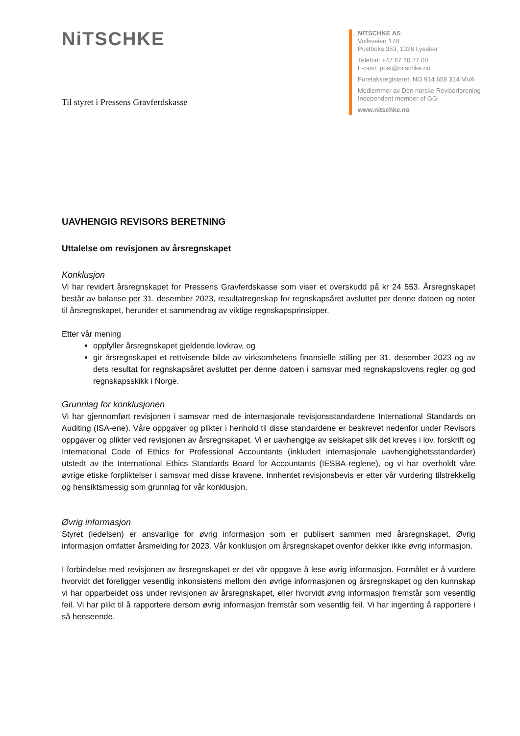NiTSCHKE
NITSCHKE AS
Vollsveien 17B
Postboks 353, 1326 Lysaker
Telefon: +47 67 10 77 00
E-post: post@nitschke.no
Foretaksregisteret: NO 914 658 314 MVA
Medlemmer av Den norske Revisorforening
Independent member of GGI
www.nitschke.no
Til styret i Pressens Gravferdskasse
UAVHENGIG REVISORS BERETNING
Uttalelse om revisjonen av årsregnskapet
Konklusjon
Vi har revidert årsregnskapet for Pressens Gravferdskasse som viser et overskudd på kr 24 553. Årsregnskapet består av balanse per 31. desember 2023, resultatregnskap for regnskapsåret avsluttet per denne datoen og noter til årsregnskapet, herunder et sammendrag av viktige regnskapsprinsipper.
Etter vår mening
oppfyller årsregnskapet gjeldende lovkrav, og
gir årsregnskapet et rettvisende bilde av virksomhetens finansielle stilling per 31. desember 2023 og av dets resultat for regnskapsåret avsluttet per denne datoen i samsvar med regnskapslovens regler og god regnskapsskikk i Norge.
Grunnlag for konklusjonen
Vi har gjennomført revisjonen i samsvar med de internasjonale revisjonsstandardene International Standards on Auditing (ISA-ene). Våre oppgaver og plikter i henhold til disse standardene er beskrevet nedenfor under Revisors oppgaver og plikter ved revisjonen av årsregnskapet. Vi er uavhengige av selskapet slik det kreves i lov, forskrift og International Code of Ethics for Professional Accountants (inkludert internasjonale uavhengighetsstandarder) utstedt av the International Ethics Standards Board for Accountants (IESBA-reglene), og vi har overholdt våre øvrige etiske forpliktelser i samsvar med disse kravene. Innhentet revisjonsbevis er etter vår vurdering tilstrekkelig og hensiktsmessig som grunnlag for vår konklusjon.
Øvrig informasjon
Styret (ledelsen) er ansvarlige for øvrig informasjon som er publisert sammen med årsregnskapet. Øvrig informasjon omfatter årsmelding for 2023. Vår konklusjon om årsregnskapet ovenfor dekker ikke øvrig informasjon.
I forbindelse med revisjonen av årsregnskapet er det vår oppgave å lese øvrig informasjon. Formålet er å vurdere hvorvidt det foreligger vesentlig inkonsistens mellom den øvrige informasjonen og årsregnskapet og den kunnskap vi har opparbeidet oss under revisjonen av årsregnskapet, eller hvorvidt øvrig informasjon fremstår som vesentlig feil. Vi har plikt til å rapportere dersom øvrig informasjon fremstår som vesentlig feil. Vi har ingenting å rapportere i så henseende.